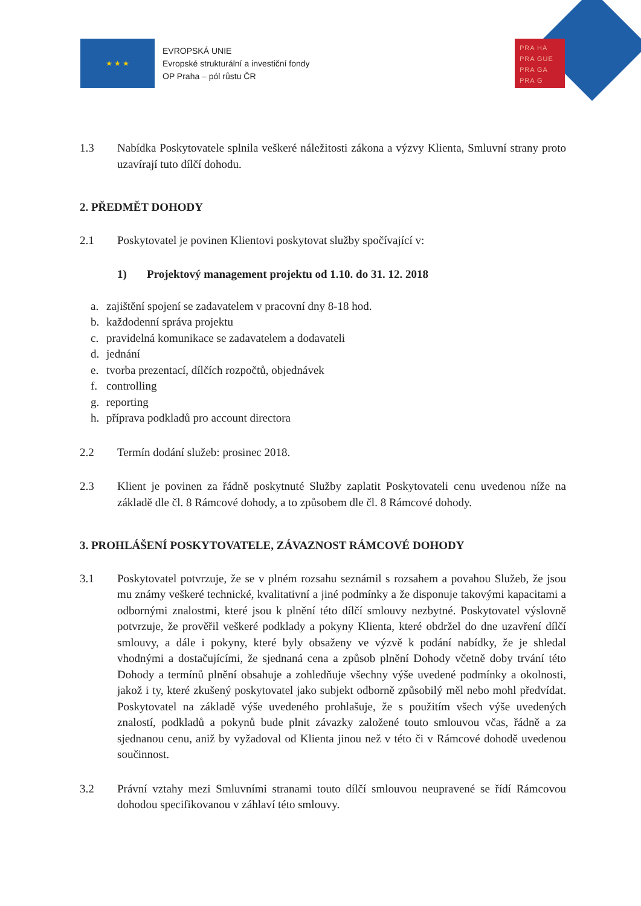★ ★ ★
EVROPSKÁ UNIE
Evropské strukturální a investiční fondy
OP Praha – pól růstu ČR
PRA HA
PRA GUE
PRA GA
PRA G
1.3 Nabídka Poskytovatele splnila veškeré náležitosti zákona a výzvy Klienta, Smluvní strany proto uzavírají tuto dílčí dohodu.
2. PŘEDMĚT DOHODY
2.1 Poskytovatel je povinen Klientovi poskytovat služby spočívající v:
1) Projektový management projektu od 1.10. do 31. 12. 2018
a. zajištění spojení se zadavatelem v pracovní dny 8-18 hod.
b. každodenní správa projektu
c. pravidelná komunikace se zadavatelem a dodavateli
d. jednání
e. tvorba prezentací, dílčích rozpočtů, objednávek
f. controlling
g. reporting
h. příprava podkladů pro account directora
2.2 Termín dodání služeb: prosinec 2018.
2.3 Klient je povinen za řádně poskytnuté Služby zaplatit Poskytovateli cenu uvedenou níže na základě dle čl. 8 Rámcové dohody, a to způsobem dle čl. 8 Rámcové dohody.
3. PROHLÁŠENÍ POSKYTOVATELE, ZÁVAZNOST RÁMCOVÉ DOHODY
3.1 Poskytovatel potvrzuje, že se v plném rozsahu seznámil s rozsahem a povahou Služeb, že jsou mu známy veškeré technické, kvalitativní a jiné podmínky a že disponuje takovými kapacitami a odbornými znalostmi, které jsou k plnění této dílčí smlouvy nezbytné. Poskytovatel výslovně potvrzuje, že prověřil veškeré podklady a pokyny Klienta, které obdržel do dne uzavření dílčí smlouvy, a dále i pokyny, které byly obsaženy ve výzvě k podání nabídky, že je shledal vhodnými a dostačujícími, že sjednaná cena a způsob plnění Dohody včetně doby trvání této Dohody a termínů plnění obsahuje a zohledňuje všechny výše uvedené podmínky a okolnosti, jakož i ty, které zkušený poskytovatel jako subjekt odborně způsobilý měl nebo mohl předvídat. Poskytovatel na základě výše uvedeného prohlašuje, že s použitím všech výše uvedených znalostí, podkladů a pokynů bude plnit závazky založené touto smlouvou včas, řádně a za sjednanou cenu, aniž by vyžadoval od Klienta jinou než v této či v Rámcové dohodě uvedenou součinnost.
3.2 Právní vztahy mezi Smluvními stranami touto dílčí smlouvou neupravené se řídí Rámcovou dohodou specifikovanou v záhlaví této smlouvy.